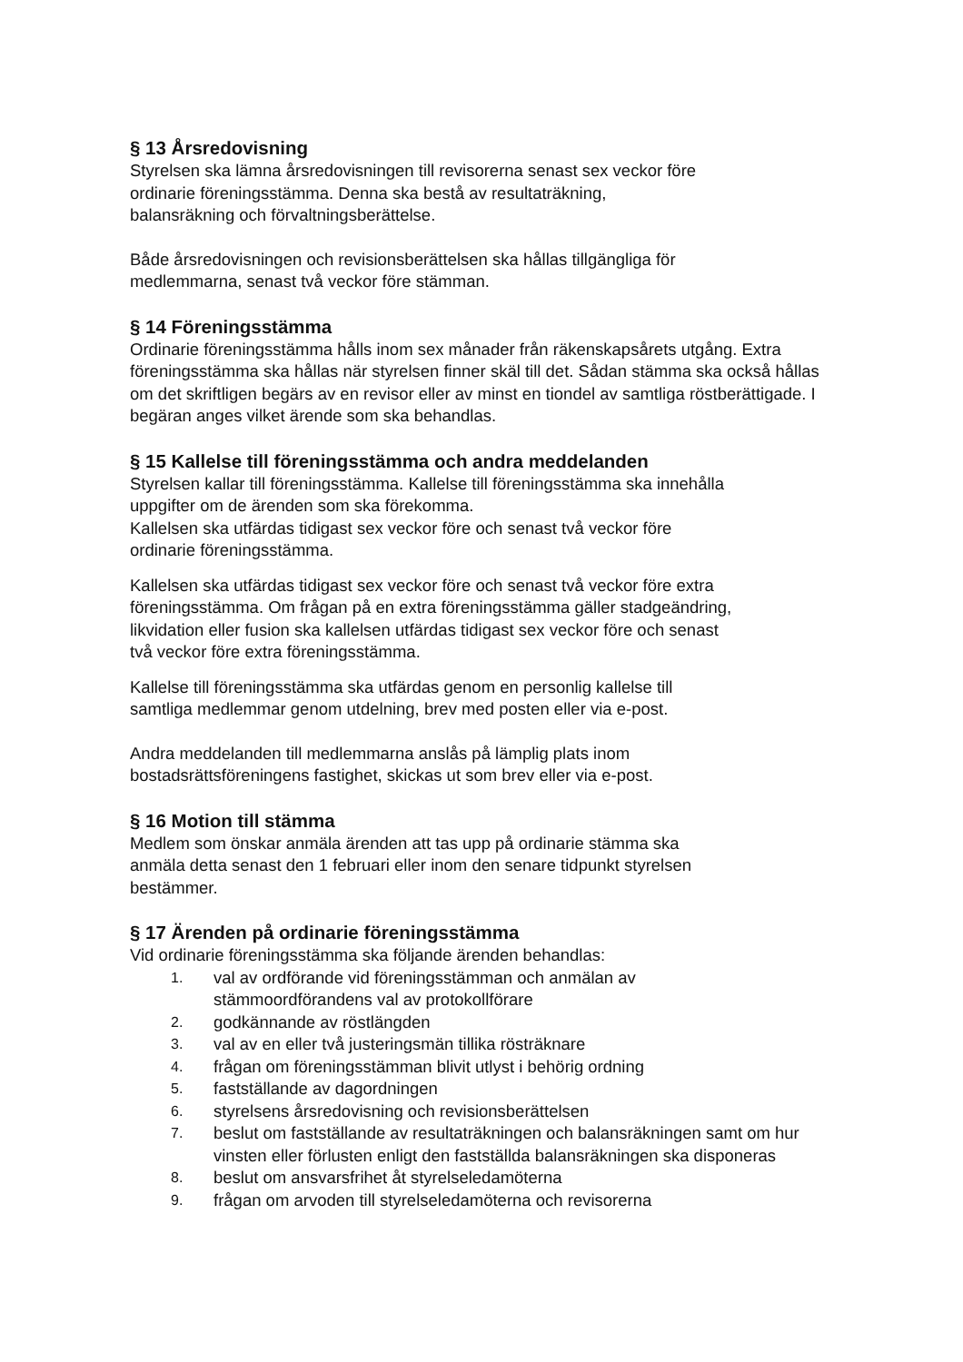§ 13 Årsredovisning
Styrelsen ska lämna årsredovisningen till revisorerna senast sex veckor före
ordinarie föreningsstämma. Denna ska bestå av resultaträkning,
balansräkning och förvaltningsberättelse.
Både årsredovisningen och revisionsberättelsen ska hållas tillgängliga för
medlemmarna, senast två veckor före stämman.
§ 14 Föreningsstämma
Ordinarie föreningsstämma hålls inom sex månader från räkenskapsårets utgång. Extra föreningsstämma ska hållas när styrelsen finner skäl till det. Sådan stämma ska också hållas om det skriftligen begärs av en revisor eller av minst en tiondel av samtliga röstberättigade. I begäran anges vilket ärende som ska behandlas.
§ 15 Kallelse till föreningsstämma och andra meddelanden
Styrelsen kallar till föreningsstämma. Kallelse till föreningsstämma ska innehålla
uppgifter om de ärenden som ska förekomma.
Kallelsen ska utfärdas tidigast sex veckor före och senast två veckor före
ordinarie föreningsstämma.
Kallelsen ska utfärdas tidigast sex veckor före och senast två veckor före extra
föreningsstämma. Om frågan på en extra föreningsstämma gäller stadgeändring,
likvidation eller fusion ska kallelsen utfärdas tidigast sex veckor före och senast
två veckor före extra föreningsstämma.
Kallelse till föreningsstämma ska utfärdas genom en personlig kallelse till
samtliga medlemmar genom utdelning, brev med posten eller via e-post.
Andra meddelanden till medlemmarna anslås på lämplig plats inom
bostadsrättsföreningens fastighet, skickas ut som brev eller via e-post.
§ 16 Motion till stämma
Medlem som önskar anmäla ärenden att tas upp på ordinarie stämma ska
anmäla detta senast den 1 februari eller inom den senare tidpunkt styrelsen
bestämmer.
§ 17 Ärenden på ordinarie föreningsstämma
Vid ordinarie föreningsstämma ska följande ärenden behandlas:
1. val av ordförande vid föreningsstämman och anmälan av
stämmoordförandens val av protokollförare
2. godkännande av röstlängden
3. val av en eller två justeringsmän tillika rösträknare
4. frågan om föreningsstämman blivit utlyst i behörig ordning
5. fastställande av dagordningen
6. styrelsens årsredovisning och revisionsberättelsen
7. beslut om fastställande av resultaträkningen och balansräkningen samt om hur vinsten eller förlusten enligt den fastställda balansräkningen ska disponeras
8. beslut om ansvarsfrihet åt styrelseledamöterna
9. frågan om arvoden till styrelseledamöterna och revisorerna